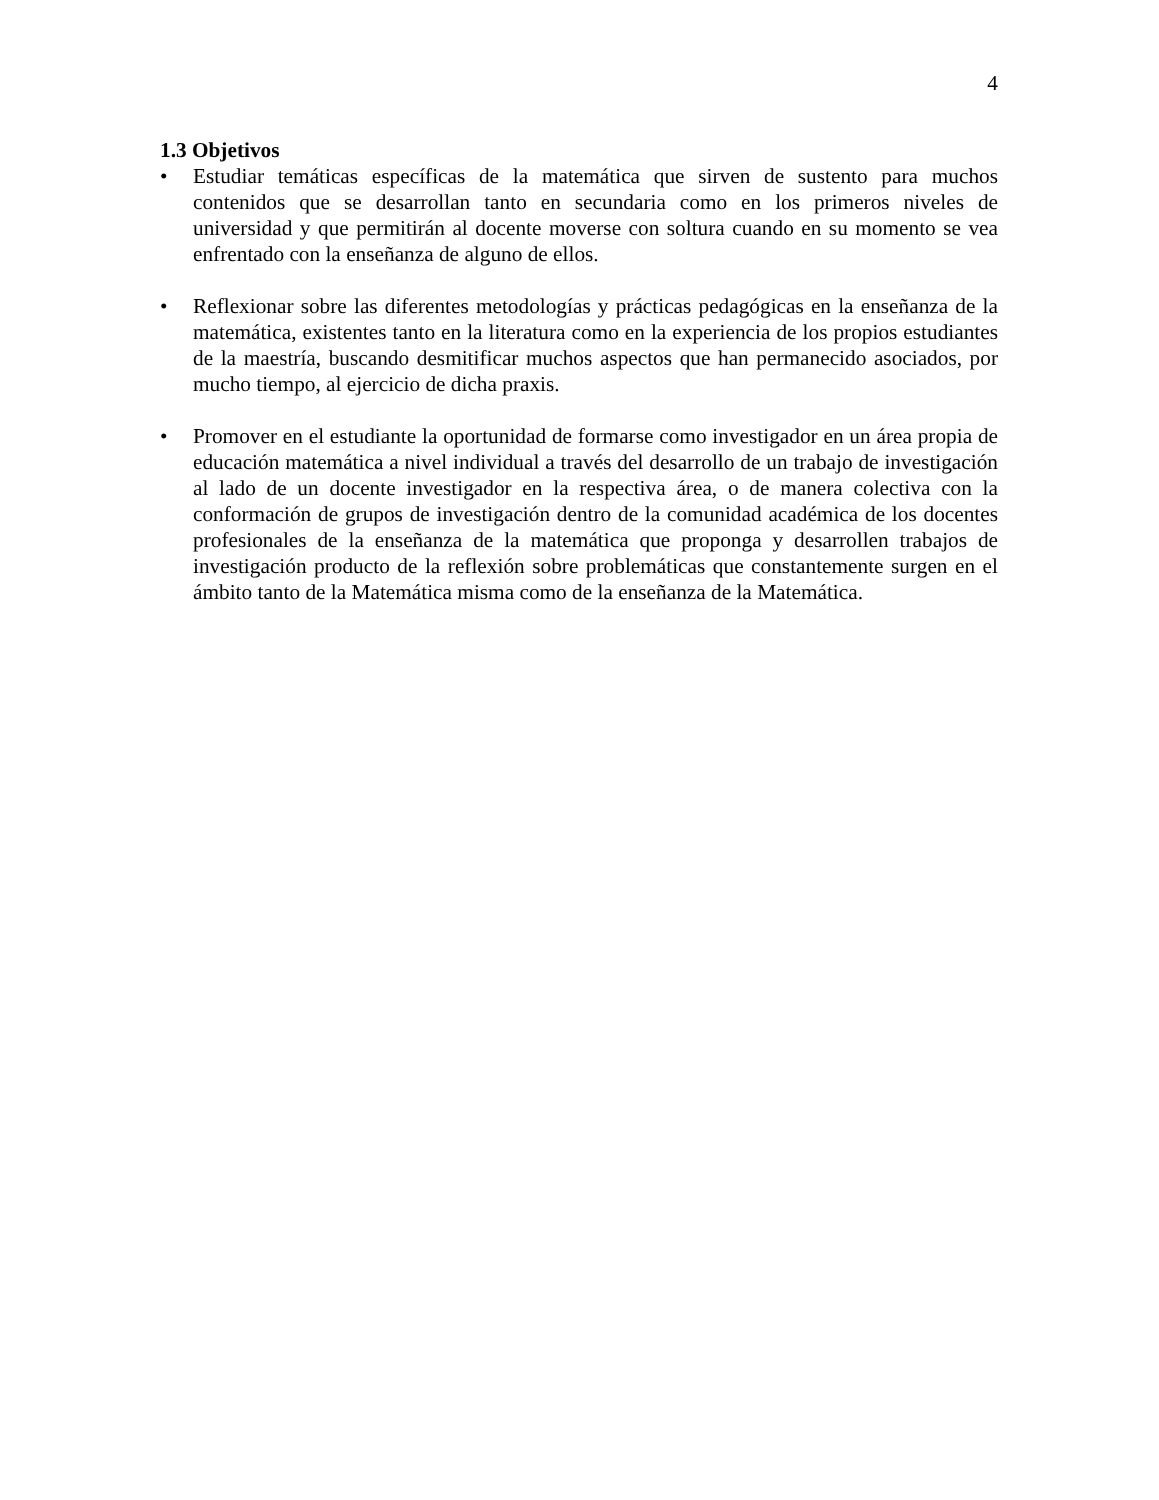4
1.3 Objetivos
• Estudiar temáticas específicas de la matemática que sirven de sustento para muchos contenidos que se desarrollan tanto en secundaria como en los primeros niveles de universidad y que permitirán al docente moverse con soltura cuando en su momento se vea enfrentado con la enseñanza de alguno de ellos.
• Reflexionar sobre las diferentes metodologías y prácticas pedagógicas en la enseñanza de la matemática, existentes tanto en la literatura como en la experiencia de los propios estudiantes de la maestría, buscando desmitificar muchos aspectos que han permanecido asociados, por mucho tiempo, al ejercicio de dicha praxis.
• Promover en el estudiante la oportunidad de formarse como investigador en un área propia de educación matemática a nivel individual a través del desarrollo de un trabajo de investigación al lado de un docente investigador en la respectiva área, o de manera colectiva con la conformación de grupos de investigación dentro de la comunidad académica de los docentes profesionales de la enseñanza de la matemática que proponga y desarrollen trabajos de investigación producto de la reflexión sobre problemáticas que constantemente surgen en el ámbito tanto de la Matemática misma como de la enseñanza de la Matemática.